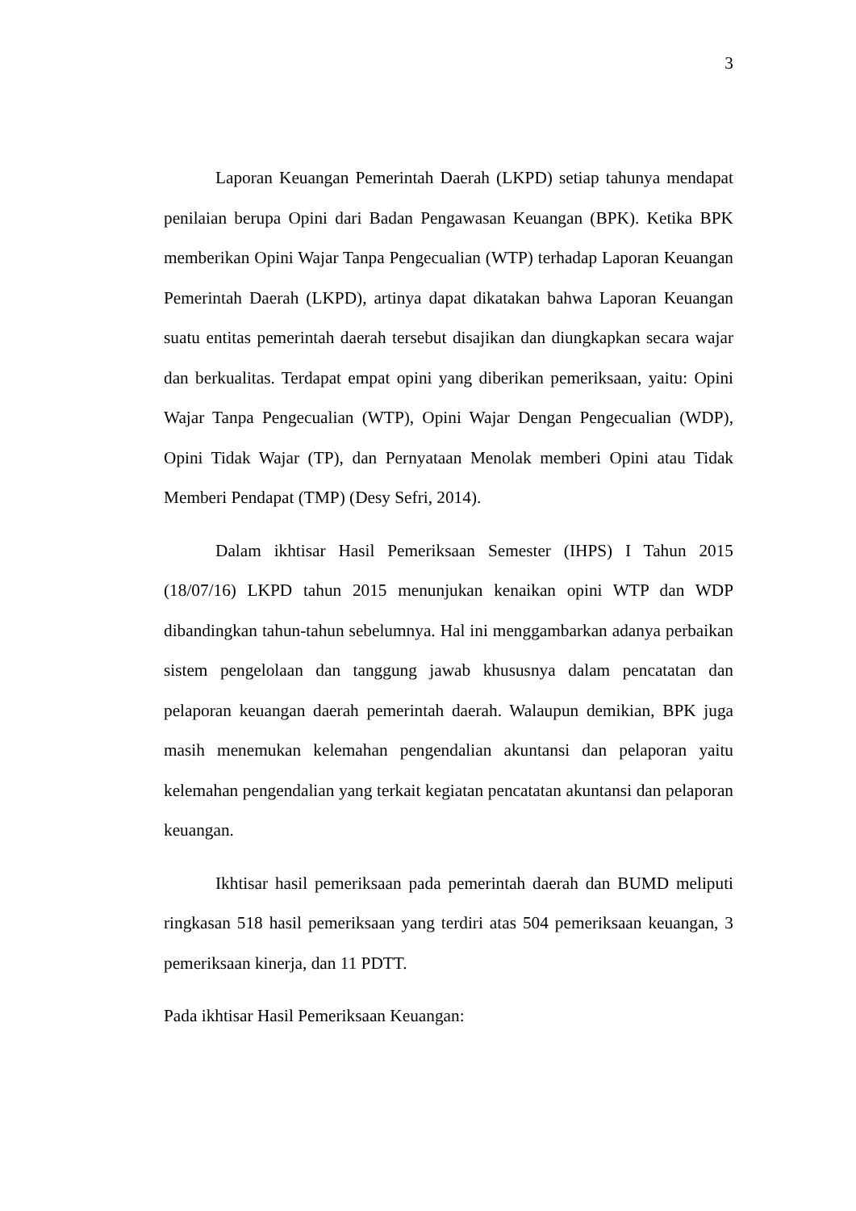3
Laporan Keuangan Pemerintah Daerah (LKPD) setiap tahunya mendapat penilaian berupa Opini dari Badan Pengawasan Keuangan (BPK). Ketika BPK memberikan Opini Wajar Tanpa Pengecualian (WTP) terhadap Laporan Keuangan Pemerintah Daerah (LKPD), artinya dapat dikatakan bahwa Laporan Keuangan suatu entitas pemerintah daerah tersebut disajikan dan diungkapkan secara wajar dan berkualitas. Terdapat empat opini yang diberikan pemeriksaan, yaitu: Opini Wajar Tanpa Pengecualian (WTP), Opini Wajar Dengan Pengecualian (WDP), Opini Tidak Wajar (TP), dan Pernyataan Menolak memberi Opini atau Tidak Memberi Pendapat (TMP) (Desy Sefri, 2014).
Dalam ikhtisar Hasil Pemeriksaan Semester (IHPS) I Tahun 2015 (18/07/16) LKPD tahun 2015 menunjukan kenaikan opini WTP dan WDP dibandingkan tahun-tahun sebelumnya. Hal ini menggambarkan adanya perbaikan sistem pengelolaan dan tanggung jawab khususnya dalam pencatatan dan pelaporan keuangan daerah pemerintah daerah. Walaupun demikian, BPK juga masih menemukan kelemahan pengendalian akuntansi dan pelaporan yaitu kelemahan pengendalian yang terkait kegiatan pencatatan akuntansi dan pelaporan keuangan.
Ikhtisar hasil pemeriksaan pada pemerintah daerah dan BUMD meliputi ringkasan 518 hasil pemeriksaan yang terdiri atas 504 pemeriksaan keuangan, 3 pemeriksaan kinerja, dan 11 PDTT.
Pada ikhtisar Hasil Pemeriksaan Keuangan: